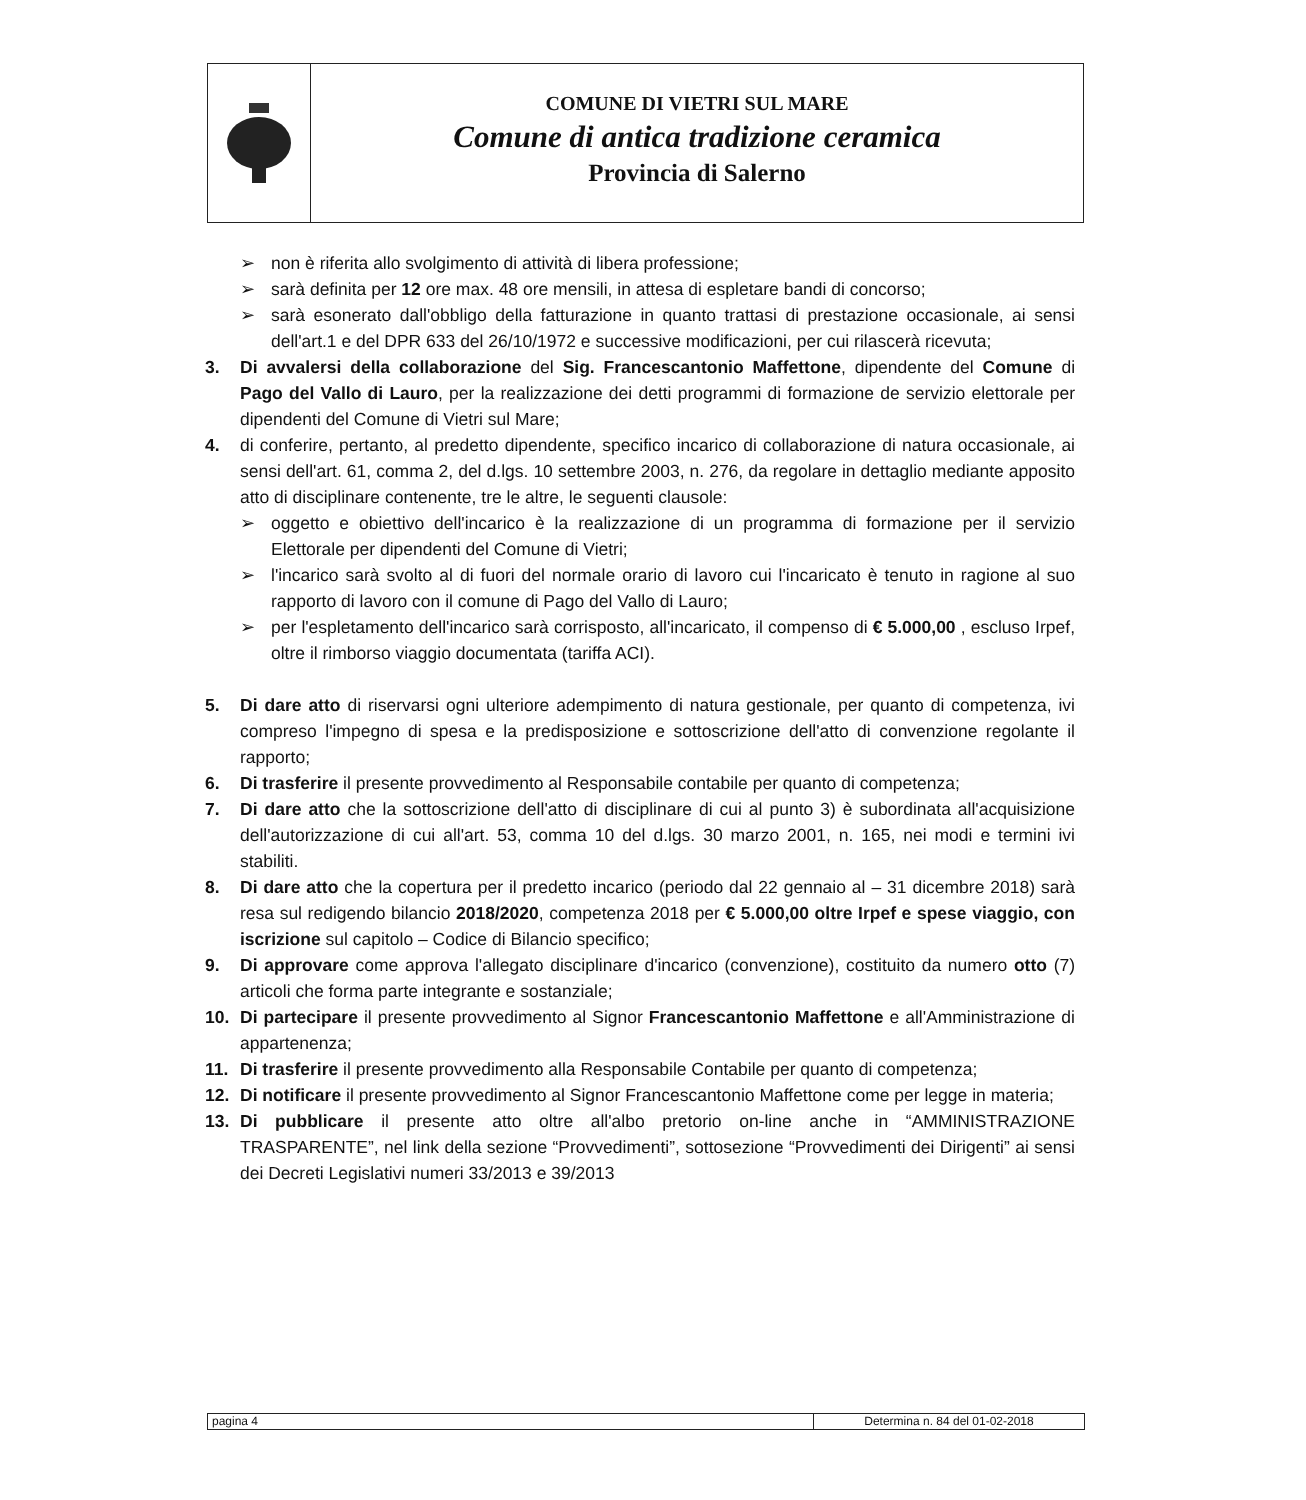COMUNE DI VIETRI SUL MARE
Comune di antica tradizione ceramica
Provincia di Salerno
➢ non è riferita allo svolgimento di attività di libera professione;
➢ sarà definita per 12 ore max. 48 ore mensili, in attesa di espletare bandi di concorso;
➢ sarà esonerato dall'obbligo della fatturazione in quanto trattasi di prestazione occasionale, ai sensi dell'art.1 e del DPR 633 del 26/10/1972 e successive modificazioni, per cui rilascerà ricevuta;
3. Di avvalersi della collaborazione del Sig. Francescantonio Maffettone, dipendente del Comune di Pago del Vallo di Lauro, per la realizzazione dei detti programmi di formazione de servizio elettorale per dipendenti del Comune di Vietri sul Mare;
4. di conferire, pertanto, al predetto dipendente, specifico incarico di collaborazione di natura occasionale, ai sensi dell'art. 61, comma 2, del d.lgs. 10 settembre 2003, n. 276, da regolare in dettaglio mediante apposito atto di disciplinare contenente, tre le altre, le seguenti clausole:
➢ oggetto e obiettivo dell'incarico è la realizzazione di un programma di formazione per il servizio Elettorale per dipendenti del Comune di Vietri;
➢ l'incarico sarà svolto al di fuori del normale orario di lavoro cui l'incaricato è tenuto in ragione al suo rapporto di lavoro con il comune di Pago del Vallo di Lauro;
➢ per l'espletamento dell'incarico sarà corrisposto, all'incaricato, il compenso di € 5.000,00 , escluso Irpef, oltre il rimborso viaggio documentata (tariffa ACI).
5. Di dare atto di riservarsi ogni ulteriore adempimento di natura gestionale, per quanto di competenza, ivi compreso l'impegno di spesa e la predisposizione e sottoscrizione dell'atto di convenzione regolante il rapporto;
6. Di trasferire il presente provvedimento al Responsabile contabile per quanto di competenza;
7. Di dare atto che la sottoscrizione dell'atto di disciplinare di cui al punto 3) è subordinata all'acquisizione dell'autorizzazione di cui all'art. 53, comma 10 del d.lgs. 30 marzo 2001, n. 165, nei modi e termini ivi stabiliti.
8. Di dare atto che la copertura per il predetto incarico (periodo dal 22 gennaio al – 31 dicembre 2018) sarà resa sul redigendo bilancio 2018/2020, competenza 2018 per € 5.000,00 oltre Irpef e spese viaggio, con iscrizione sul capitolo – Codice di Bilancio specifico;
9. Di approvare come approva l'allegato disciplinare d'incarico (convenzione), costituito da numero otto (7) articoli che forma parte integrante e sostanziale;
10. Di partecipare il presente provvedimento al Signor Francescantonio Maffettone e all'Amministrazione di appartenenza;
11. Di trasferire il presente provvedimento alla Responsabile Contabile per quanto di competenza;
12. Di notificare il presente provvedimento al Signor Francescantonio Maffettone come per legge in materia;
13. Di pubblicare il presente atto oltre all'albo pretorio on-line anche in “AMMINISTRAZIONE TRASPARENTE”, nel link della sezione “Provvedimenti”, sottosezione “Provvedimenti dei Dirigenti” ai sensi dei Decreti Legislativi numeri 33/2013 e 39/2013
pagina 4 Determina n. 84 del 01-02-2018